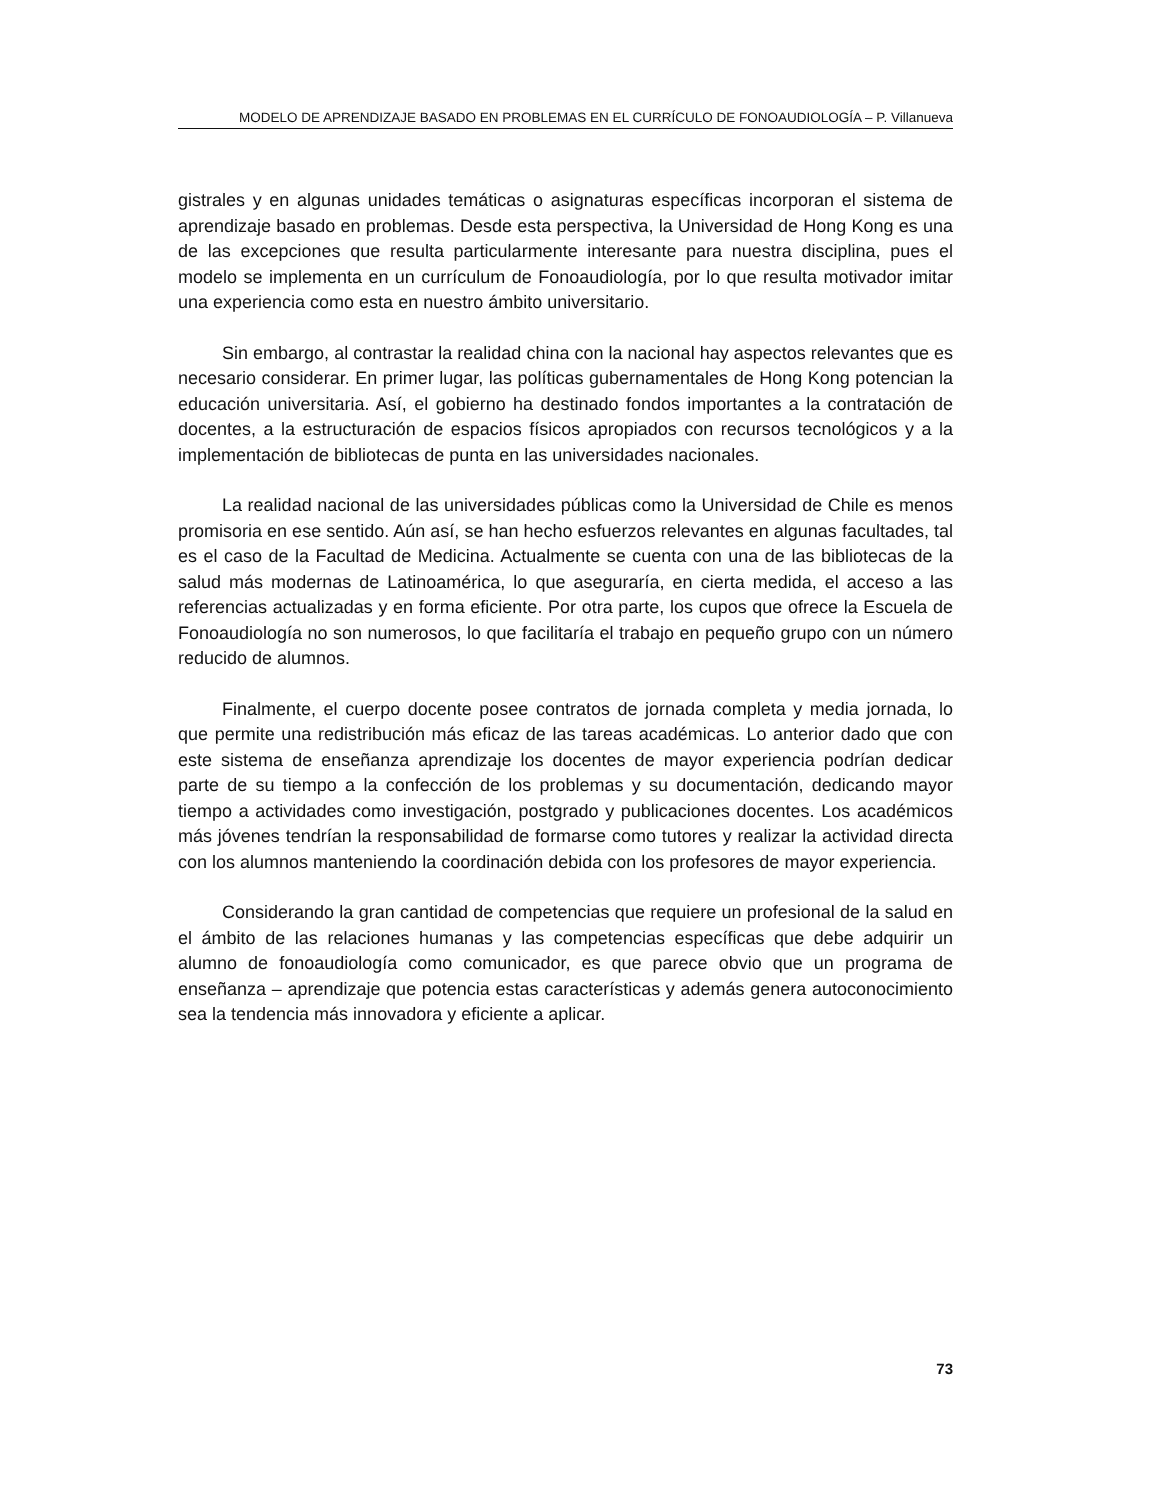MODELO DE APRENDIZAJE BASADO EN PROBLEMAS EN EL CURRÍCULO DE FONOAUDIOLOGÍA – P. Villanueva
gistrales y en algunas unidades temáticas o asignaturas específicas incorporan el sistema de aprendizaje basado en problemas. Desde esta perspectiva, la Universidad de Hong Kong es una de las excepciones que resulta particularmente interesante para nuestra disciplina, pues el modelo se implementa en un currículum de Fonoaudiología, por lo que resulta motivador imitar una experiencia como esta en nuestro ámbito universitario.
Sin embargo, al contrastar la realidad china con la nacional hay aspectos relevantes que es necesario considerar. En primer lugar, las políticas gubernamentales de Hong Kong potencian la educación universitaria. Así, el gobierno ha destinado fondos importantes a la contratación de docentes, a la estructuración de espacios físicos apropiados con recursos tecnológicos y a la implementación de bibliotecas de punta en las universidades nacionales.
La realidad nacional de las universidades públicas como la Universidad de Chile es menos promisoria en ese sentido. Aún así, se han hecho esfuerzos relevantes en algunas facultades, tal es el caso de la Facultad de Medicina. Actualmente se cuenta con una de las bibliotecas de la salud más modernas de Latinoamérica, lo que aseguraría, en cierta medida, el acceso a las referencias actualizadas y en forma eficiente. Por otra parte, los cupos que ofrece la Escuela de Fonoaudiología no son numerosos, lo que facilitaría el trabajo en pequeño grupo con un número reducido de alumnos.
Finalmente, el cuerpo docente posee contratos de jornada completa y media jornada, lo que permite una redistribución más eficaz de las tareas académicas. Lo anterior dado que con este sistema de enseñanza aprendizaje los docentes de mayor experiencia podrían dedicar parte de su tiempo a la confección de los problemas y su documentación, dedicando mayor tiempo a actividades como investigación, postgrado y publicaciones docentes. Los académicos más jóvenes tendrían la responsabilidad de formarse como tutores y realizar la actividad directa con los alumnos manteniendo la coordinación debida con los profesores de mayor experiencia.
Considerando la gran cantidad de competencias que requiere un profesional de la salud en el ámbito de las relaciones humanas y las competencias específicas que debe adquirir un alumno de fonoaudiología como comunicador, es que parece obvio que un programa de enseñanza – aprendizaje que potencia estas características y además genera autoconocimiento sea la tendencia más innovadora y eficiente a aplicar.
73